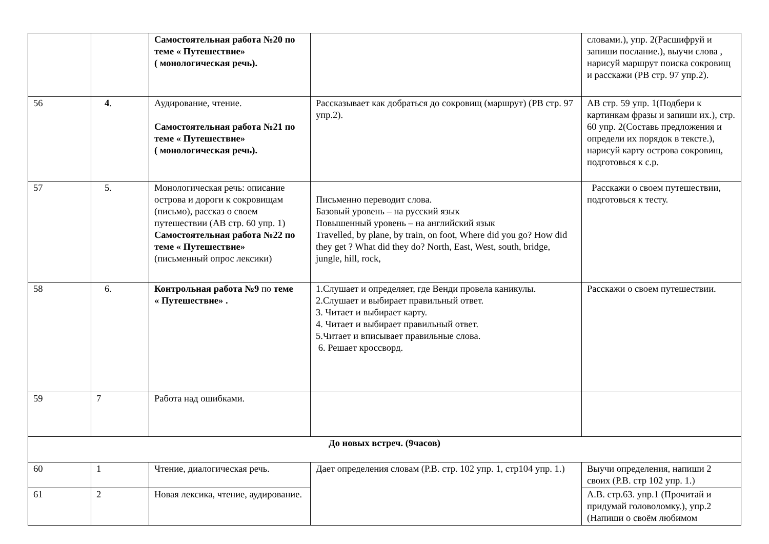| | | Самостоятельная работа №20 по теме « Путешествие» ( монологическая речь). | | словами.), упр. 2(Расшифруй и запиши послание.), выучи слова , нарисуй маршрут поиска сокровищ и расскажи (РВ стр. 97 упр.2). |
| 56 | 4 . | Аудирование, чтение. Самостоятельная работа №21 по теме « Путешествие» ( монологическая речь). | Рассказывает как добраться до сокровищ (маршрут) (РВ стр. 97 упр.2). | АВ стр. 59 упр. 1(Подбери к картинкам фразы и запиши их.), стр. 60 упр. 2(Составь предложения и определи их порядок в тексте.), нарисуй карту острова сокровищ, подготовься к с.р. |
| 57 | 5. | Монологическая речь: описание острова и дороги к сокровищам (письмо), рассказ о своем путешествии (АВ стр. 60 упр. 1) Самостоятельная работа №22 по теме « Путешествие» (письменный опрос лексики) | Письменно переводит слова. Базовый уровень – на русский язык Повышенный уровень – на английский язык Travelled, by plane, by train, on foot, Where did you go? How did they get ? What did they do? North, East, West, south, bridge, jungle, hill, rock, | Расскажи о своем путешествии, подготовься к тесту. |
| 58 | 6. | Контрольная работа №9 по теме « Путешествие» . | 1.Слушает и определяет, где Венди провела каникулы. 2.Слушает и выбирает правильный ответ. 3. Читает и выбирает карту. 4. Читает и выбирает правильный ответ. 5.Читает и вписывает правильные слова. 6. Решает кроссворд. | Расскажи о своем путешествии. |
| 59 | 7 | Работа над ошибками. | | |
| До новых встреч. (9часов) | | | | |
| 60 | 1 | Чтение, диалогическая речь. | Дает определения словам (Р.В. стр. 102 упр. 1, стр104 упр. 1.) | Выучи определения, напиши 2 своих (Р.В. стр 102 упр. 1.) |
| 61 | 2 | Новая лексика, чтение, аудирование. | | А.В. стр.63. упр.1 (Прочитай и придумай головоломку.), упр.2 (Напиши о своём любимом |